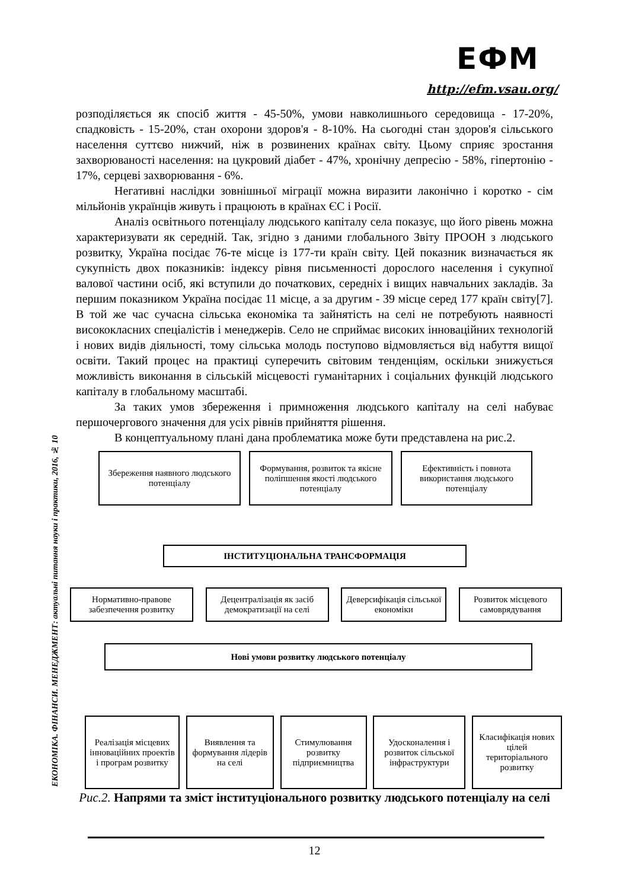ЕФМ
http://efm.vsau.org/
розподіляється як спосіб життя - 45-50%, умови навколишнього середовища - 17-20%, спадковість - 15-20%, стан охорони здоров'я - 8-10%. На сьогодні стан здоров'я сільського населення суттєво нижчий, ніж в розвинених країнах світу. Цьому сприяє зростання захворюваності населення: на цукровий діабет - 47%, хронічну депресію - 58%, гіпертонію - 17%, серцеві захворювання - 6%.
Негативні наслідки зовнішньої міграції можна виразити лаконічно і коротко - сім мільйонів українців живуть і працюють в країнах ЄС і Росії.
Аналіз освітнього потенціалу людського капіталу села показує, що його рівень можна характеризувати як середній. Так, згідно з даними глобального Звіту ПРООН з людського розвитку, Україна посідає 76-те місце із 177-ти країн світу. Цей показник визначається як сукупність двох показників: індексу рівня письменності дорослого населення і сукупної валової частини осіб, які вступили до початкових, середніх і вищих навчальних закладів. За першим показником Україна посідає 11 місце, а за другим - 39 місце серед 177 країн світу[7]. В той же час сучасна сільська економіка та зайнятість на селі не потребують наявності висококласних спеціалістів і менеджерів. Село не сприймає високих інноваційних технологій і нових видів діяльності, тому сільська молодь поступово відмовляється від набуття вищої освіти. Такий процес на практиці суперечить світовим тенденціям, оскільки знижується можливість виконання в сільській місцевості гуманітарних і соціальних функцій людського капіталу в глобальному масштабі.
За таких умов збереження і примноження людського капіталу на селі набуває першочергового значення для усіх рівнів прийняття рішення.
В концептуальному плані дана проблематика може бути представлена на рис.2.
Збереження наявного людського потенціалу
Формування, розвиток та якісне поліпшення якості людського потенціалу
Ефективність і повнота використання людського потенціалу
ІНСТИТУЦІОНАЛЬНА ТРАНСФОРМАЦІЯ
Нормативно-правове забезпечення розвитку
Децентралізація як засіб демократизації на селі
Деверсифікація сільської економіки
Розвиток місцевого самоврядування
Нові умови розвитку людського потенціалу
Реалізація місцевих інноваційних проектів і програм розвитку
Виявлення та формування лідерів на селі
Стимулювання розвитку підприємництва
Удосконалення і розвиток сільської інфраструктури
Класифікація нових цілей територіального розвитку
Рис.2. Напрями та зміст інституціонального розвитку людського потенціалу на селі
ЕКОНОМІКА. ФІНАНСИ. МЕНЕДЖМЕНТ: актуальні питання науки і практики, 2016, № 10
12